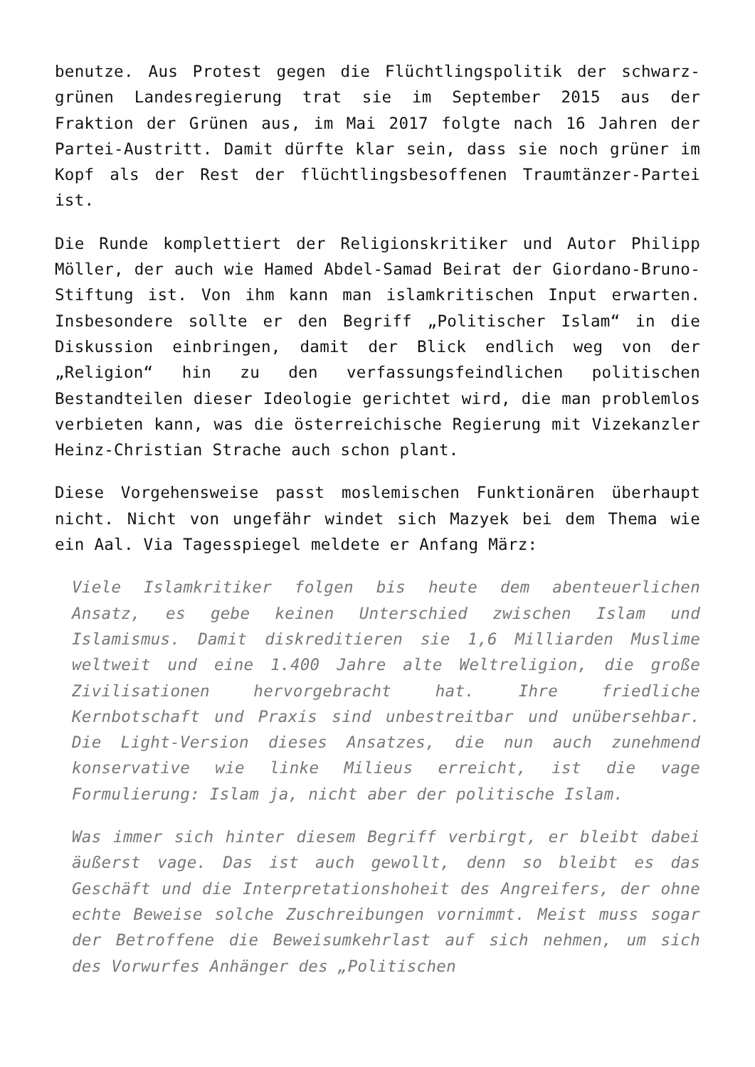benutze. Aus Protest gegen die Flüchtlingspolitik der schwarz-grünen Landesregierung trat sie im September 2015 aus der Fraktion der Grünen aus, im Mai 2017 folgte nach 16 Jahren der Partei-Austritt. Damit dürfte klar sein, dass sie noch grüner im Kopf als der Rest der flüchtlingsbesoffenen Traumtänzer-Partei ist.
Die Runde komplettiert der Religionskritiker und Autor Philipp Möller, der auch wie Hamed Abdel-Samad Beirat der Giordano-Bruno-Stiftung ist. Von ihm kann man islamkritischen Input erwarten. Insbesondere sollte er den Begriff „Politischer Islam“ in die Diskussion einbringen, damit der Blick endlich weg von der „Religion“ hin zu den verfassungsfeindlichen politischen Bestandteilen dieser Ideologie gerichtet wird, die man problemlos verbieten kann, was die österreichische Regierung mit Vizekanzler Heinz-Christian Strache auch schon plant.
Diese Vorgehensweise passt moslemischen Funktionären überhaupt nicht. Nicht von ungefähr windet sich Mazyek bei dem Thema wie ein Aal. Via Tagesspiegel meldete er Anfang März:
Viele Islamkritiker folgen bis heute dem abenteuerlichen Ansatz, es gebe keinen Unterschied zwischen Islam und Islamismus. Damit diskreditieren sie 1,6 Milliarden Muslime weltweit und eine 1.400 Jahre alte Weltreligion, die große Zivilisationen hervorgebracht hat. Ihre friedliche Kernbotschaft und Praxis sind unbestreitbar und unübersehbar. Die Light-Version dieses Ansatzes, die nun auch zunehmend konservative wie linke Milieus erreicht, ist die vage Formulierung: Islam ja, nicht aber der politische Islam.
Was immer sich hinter diesem Begriff verbirgt, er bleibt dabei äußerst vage. Das ist auch gewollt, denn so bleibt es das Geschäft und die Interpretationshoheit des Angreifers, der ohne echte Beweise solche Zuschreibungen vornimmt. Meist muss sogar der Betroffene die Beweisumkehrlast auf sich nehmen, um sich des Vorwurfes Anhänger des „Politischen